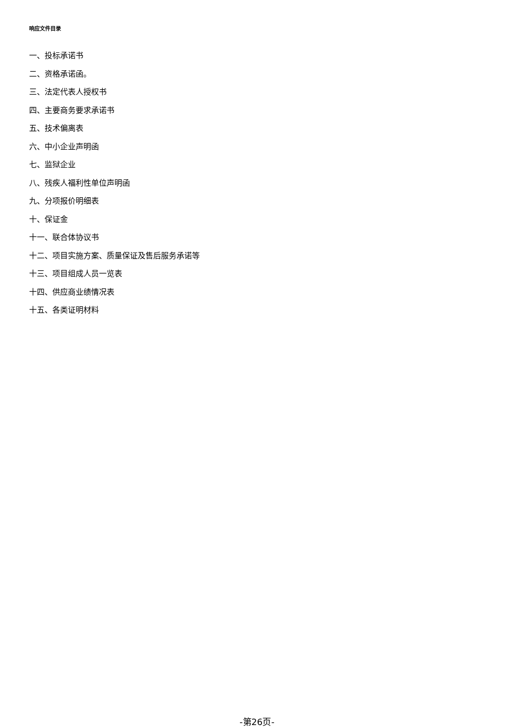响应文件目录
一、投标承诺书
二、资格承诺函。
三、法定代表人授权书
四、主要商务要求承诺书
五、技术偏离表
六、中小企业声明函
七、监狱企业
八、残疾人福利性单位声明函
九、分项报价明细表
十、保证金
十一、联合体协议书
十二、项目实施方案、质量保证及售后服务承诺等
十三、项目组成人员一览表
十四、供应商业绩情况表
十五、各类证明材料
-第26页-